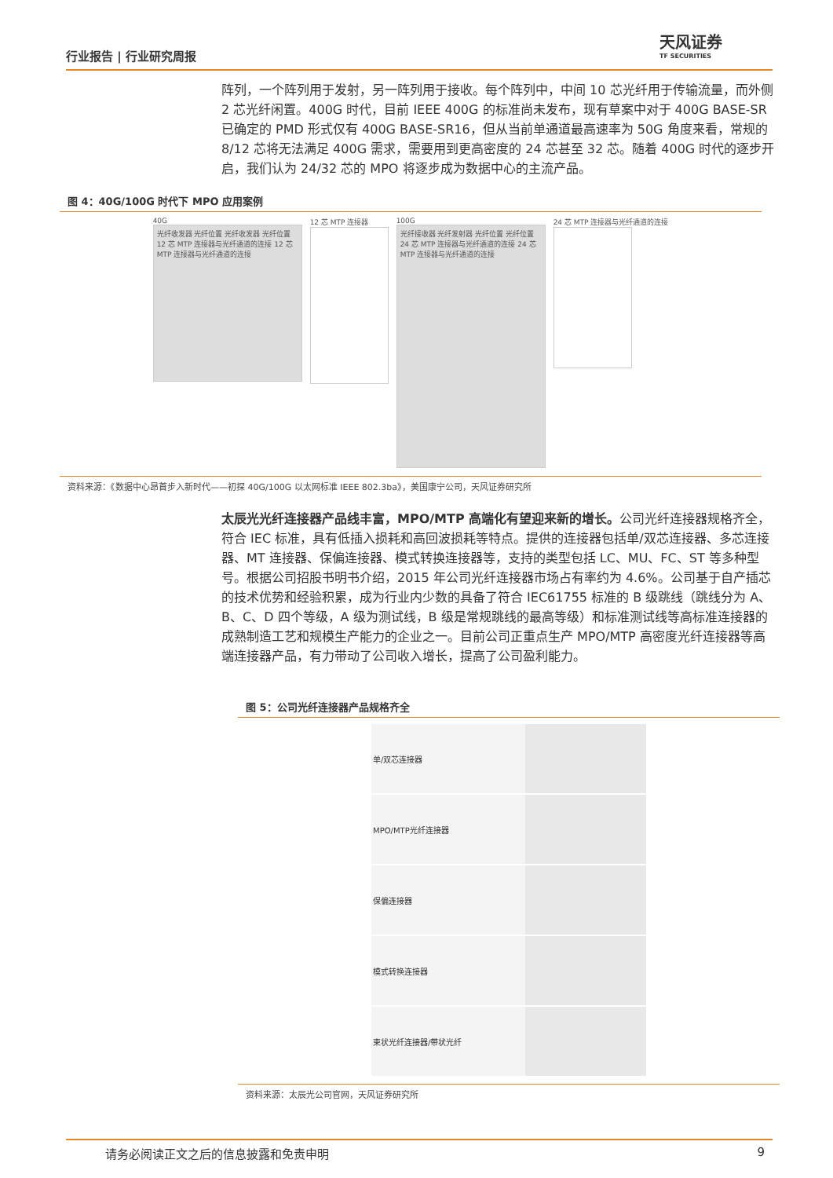行业报告 | 行业研究周报
天风证券
TF SECURITIES
阵列，一个阵列用于发射，另一阵列用于接收。每个阵列中，中间 10 芯光纤用于传输流量，而外侧 2 芯光纤闲置。400G 时代，目前 IEEE 400G 的标准尚未发布，现有草案中对于 400G BASE-SR 已确定的 PMD 形式仅有 400G BASE-SR16，但从当前单通道最高速率为 50G 角度来看，常规的 8/12 芯将无法满足 400G 需求，需要用到更高密度的 24 芯甚至 32 芯。随着 400G 时代的逐步开启，我们认为 24/32 芯的 MPO 将逐步成为数据中心的主流产品。
图 4：40G/100G 时代下 MPO 应用案例
40G
光纤收发器 光纤位置 光纤收发器 光纤位置 12 芯 MTP 连接器与光纤通道的连接 12 芯 MTP 连接器与光纤通道的连接
12 芯 MTP 连接器 100G
光纤接收器 光纤发射器 光纤位置 光纤位置 24 芯 MTP 连接器与光纤通道的连接 24 芯 MTP 连接器与光纤通道的连接
24 芯 MTP 连接器与光纤通道的连接
资料来源：《数据中心昂首步入新时代——初探 40G/100G 以太网标准 IEEE 802.3ba》，美国康宁公司，天风证券研究所
太辰光光纤连接器产品线丰富，MPO/MTP 高端化有望迎来新的增长。公司光纤连接器规格齐全，符合 IEC 标准，具有低插入损耗和高回波损耗等特点。提供的连接器包括单/双芯连接器、多芯连接器、MT 连接器、保偏连接器、模式转换连接器等，支持的类型包括 LC、MU、FC、ST 等多种型号。根据公司招股书明书介绍，2015 年公司光纤连接器市场占有率约为 4.6%。公司基于自产插芯的技术优势和经验积累，成为行业内少数的具备了符合 IEC61755 标准的 B 级跳线（跳线分为 A、B、C、D 四个等级，A 级为测试线，B 级是常规跳线的最高等级）和标准测试线等高标准连接器的成熟制造工艺和规模生产能力的企业之一。目前公司正重点生产 MPO/MTP 高密度光纤连接器等高端连接器产品，有力带动了公司收入增长，提高了公司盈利能力。
图 5：公司光纤连接器产品规格齐全
| 单/双芯连接器 | |
| MPO/MTP光纤连接器 | |
| 保偏连接器 | |
| 模式转换连接器 | |
| 束状光纤连接器/带状光纤 | |
资料来源：太辰光公司官网，天风证券研究所
请务必阅读正文之后的信息披露和免责申明 9